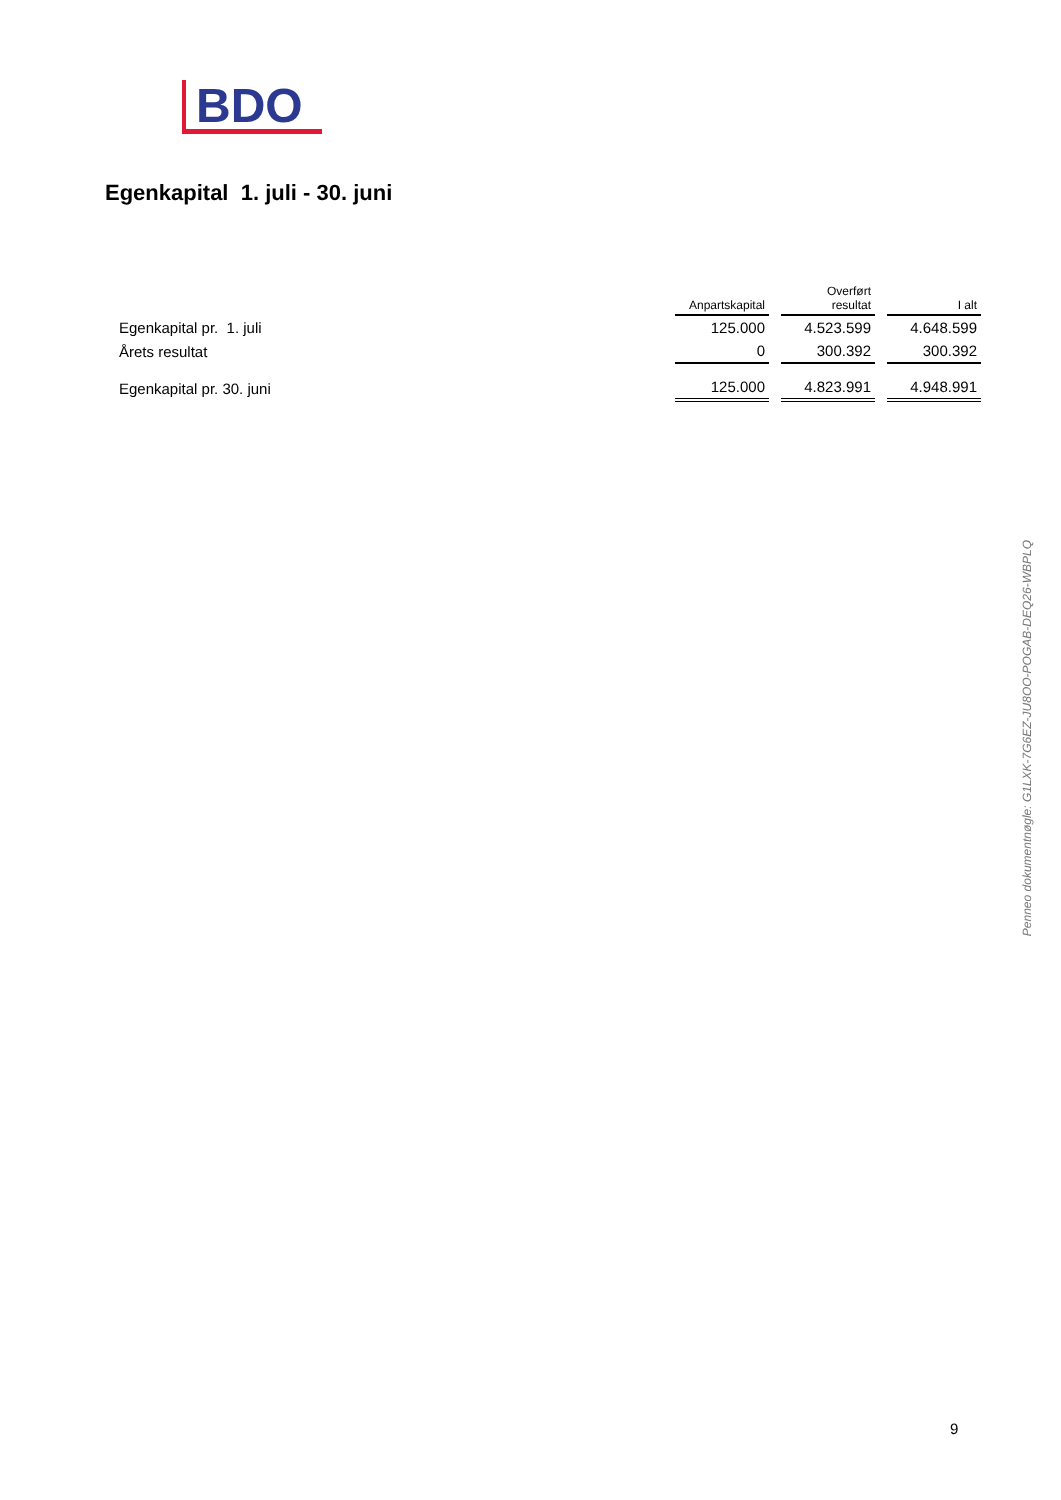BDO
Egenkapital 1. juli - 30. juni
| | Anpartskapital | Overført resultat | I alt |
| --- | --- | --- | --- |
| Egenkapital pr. 1. juli | 125.000 | 4.523.599 | 4.648.599 |
| Årets resultat | 0 | 300.392 | 300.392 |
| Egenkapital pr. 30. juni | 125.000 | 4.823.991 | 4.948.991 |
Penneo dokumentnøgle: G1LXK-7G6EZ-JU8OO-POGAB-DEQ26-WBPLQ
9